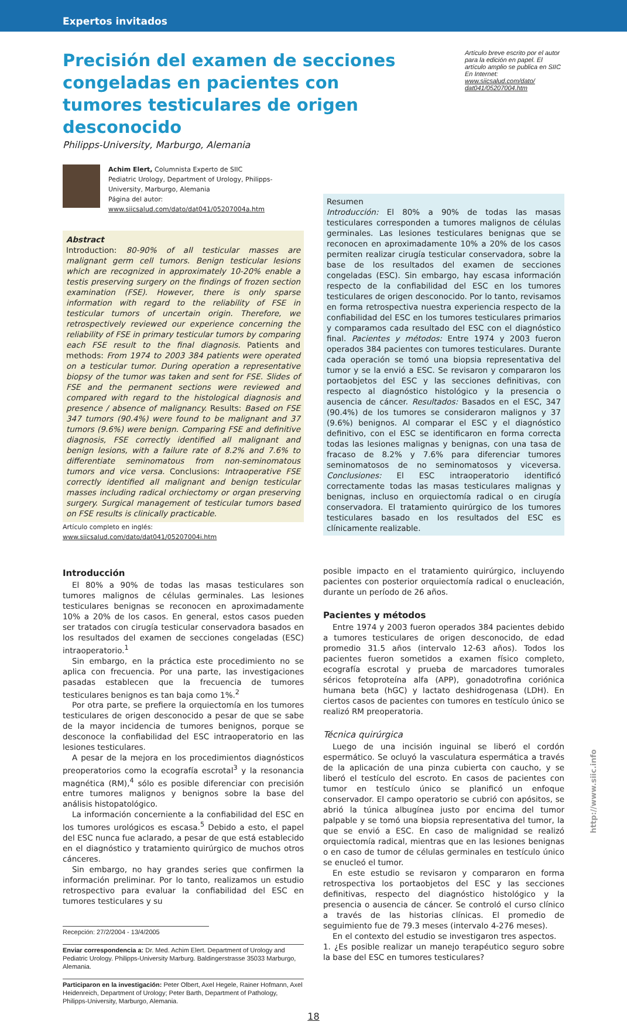Expertos invitados
Precisión del examen de secciones congeladas en pacientes con tumores testiculares de origen desconocido
Artículo breve escrito por el autor para la edición en papel. El artículo amplio se publica en SIIC En Internet:
www.siicsalud.com/dato/
dat041/05207004.htm
Philipps-University, Marburgo, Alemania
Achim Elert, Columnista Experto de SIIC
Pediatric Urology, Department of Urology, Philipps-University, Marburgo, Alemania
Página del autor: www.siicsalud.com/dato/dat041/05207004a.htm
Abstract
Introduction: 80-90% of all testicular masses are malignant germ cell tumors. Benign testicular lesions which are recognized in approximately 10-20% enable a testis preserving surgery on the findings of frozen section examination (FSE). However, there is only sparse information with regard to the reliability of FSE in testicular tumors of uncertain origin. Therefore, we retrospectively reviewed our experience concerning the reliability of FSE in primary testicular tumors by comparing each FSE result to the final diagnosis. Patients and methods: From 1974 to 2003 384 patients were operated on a testicular tumor. During operation a representative biopsy of the tumor was taken and sent for FSE. Slides of FSE and the permanent sections were reviewed and compared with regard to the histological diagnosis and presence / absence of malignancy. Results: Based on FSE 347 tumors (90.4%) were found to be malignant and 37 tumors (9.6%) were benign. Comparing FSE and definitive diagnosis, FSE correctly identified all malignant and benign lesions, with a failure rate of 8.2% and 7.6% to differentiate seminomatous from non-seminomatous tumors and vice versa. Conclusions: Intraoperative FSE correctly identified all malignant and benign testicular masses including radical orchiectomy or organ preserving surgery. Surgical management of testicular tumors based on FSE results is clinically practicable.
Artículo completo en inglés: www.siicsalud.com/dato/dat041/05207004i.htm
Resumen
Introducción: El 80% a 90% de todas las masas testiculares corresponden a tumores malignos de células germinales. Las lesiones testiculares benignas que se reconocen en aproximadamente 10% a 20% de los casos permiten realizar cirugía testicular conservadora, sobre la base de los resultados del examen de secciones congeladas (ESC). Sin embargo, hay escasa información respecto de la confiabilidad del ESC en los tumores testiculares de origen desconocido. Por lo tanto, revisamos en forma retrospectiva nuestra experiencia respecto de la confiabilidad del ESC en los tumores testiculares primarios y comparamos cada resultado del ESC con el diagnóstico final. Pacientes y métodos: Entre 1974 y 2003 fueron operados 384 pacientes con tumores testiculares. Durante cada operación se tomó una biopsia representativa del tumor y se la envió a ESC. Se revisaron y compararon los portaobjetos del ESC y las secciones definitivas, con respecto al diagnóstico histológico y la presencia o ausencia de cáncer. Resultados: Basados en el ESC, 347 (90.4%) de los tumores se consideraron malignos y 37 (9.6%) benignos. Al comparar el ESC y el diagnóstico definitivo, con el ESC se identificaron en forma correcta todas las lesiones malignas y benignas, con una tasa de fracaso de 8.2% y 7.6% para diferenciar tumores seminomatosos de no seminomatosos y viceversa. Conclusiones: El ESC intraoperatorio identificó correctamente todas las masas testiculares malignas y benignas, incluso en orquiectomía radical o en cirugía conservadora. El tratamiento quirúrgico de los tumores testiculares basado en los resultados del ESC es clínicamente realizable.
Introducción
El 80% a 90% de todas las masas testiculares son tumores malignos de células germinales. Las lesiones testiculares benignas se reconocen en aproximadamente 10% a 20% de los casos. En general, estos casos pueden ser tratados con cirugía testicular conservadora basados en los resultados del examen de secciones congeladas (ESC) intraoperatorio.<sup>1</sup>
Sin embargo, en la práctica este procedimiento no se aplica con frecuencia. Por una parte, las investigaciones pasadas establecen que la frecuencia de tumores testiculares benignos es tan baja como 1%.<sup>2</sup>
Por otra parte, se prefiere la orquiectomía en los tumores testiculares de origen desconocido a pesar de que se sabe de la mayor incidencia de tumores benignos, porque se desconoce la confiabilidad del ESC intraoperatorio en las lesiones testiculares.
A pesar de la mejora en los procedimientos diagnósticos preoperatorios como la ecografía escrotal<sup>3</sup> y la resonancia magnética (RM),<sup>4</sup> sólo es posible diferenciar con precisión entre tumores malignos y benignos sobre la base del análisis histopatológico.
La información concerniente a la confiabilidad del ESC en los tumores urológicos es escasa.<sup>5</sup> Debido a esto, el papel del ESC nunca fue aclarado, a pesar de que está establecido en el diagnóstico y tratamiento quirúrgico de muchos otros cánceres.
Sin embargo, no hay grandes series que confirmen la información preliminar. Por lo tanto, realizamos un estudio retrospectivo para evaluar la confiabilidad del ESC en tumores testiculares y su
Recepción: 27/2/2004 - 13/4/2005
Enviar correspondencia a: Dr. Med. Achim Elert. Department of Urology and Pediatric Urology. Philipps-University Marburg. Baldingerstrasse 35033 Marburgo, Alemania.
Participaron en la investigación: Peter Olbert, Axel Hegele, Rainer Hofmann, Axel Heidenreich, Department of Urology; Peter Barth, Department of Pathology, Philipps-University, Marburgo, Alemania.
posible impacto en el tratamiento quirúrgico, incluyendo pacientes con posterior orquiectomía radical o enucleación, durante un período de 26 años.
Pacientes y métodos
Entre 1974 y 2003 fueron operados 384 pacientes debido a tumores testiculares de origen desconocido, de edad promedio 31.5 años (intervalo 12-63 años). Todos los pacientes fueron sometidos a examen físico completo, ecografía escrotal y prueba de marcadores tumorales séricos fetoproteína alfa (APP), gonadotrofina coriónica humana beta (hGC) y lactato deshidrogenasa (LDH). En ciertos casos de pacientes con tumores en testículo único se realizó RM preoperatoria.
Técnica quirúrgica
Luego de una incisión inguinal se liberó el cordón espermático. Se ocluyó la vasculatura espermática a través de la aplicación de una pinza cubierta con caucho, y se liberó el testículo del escroto. En casos de pacientes con tumor en testículo único se planificó un enfoque conservador. El campo operatorio se cubrió con apósitos, se abrió la túnica albugínea justo por encima del tumor palpable y se tomó una biopsia representativa del tumor, la que se envió a ESC. En caso de malignidad se realizó orquiectomía radical, mientras que en las lesiones benignas o en caso de tumor de células germinales en testículo único se enucleó el tumor.
En este estudio se revisaron y compararon en forma retrospectiva los portaobjetos del ESC y las secciones definitivas, respecto del diagnóstico histológico y la presencia o ausencia de cáncer. Se controló el curso clínico a través de las historias clínicas. El promedio de seguimiento fue de 79.3 meses (intervalo 4-276 meses).
En el contexto del estudio se investigaron tres aspectos.
1. ¿Es posible realizar un manejo terapéutico seguro sobre la base del ESC en tumores testiculares?
18
http://www.siic.info